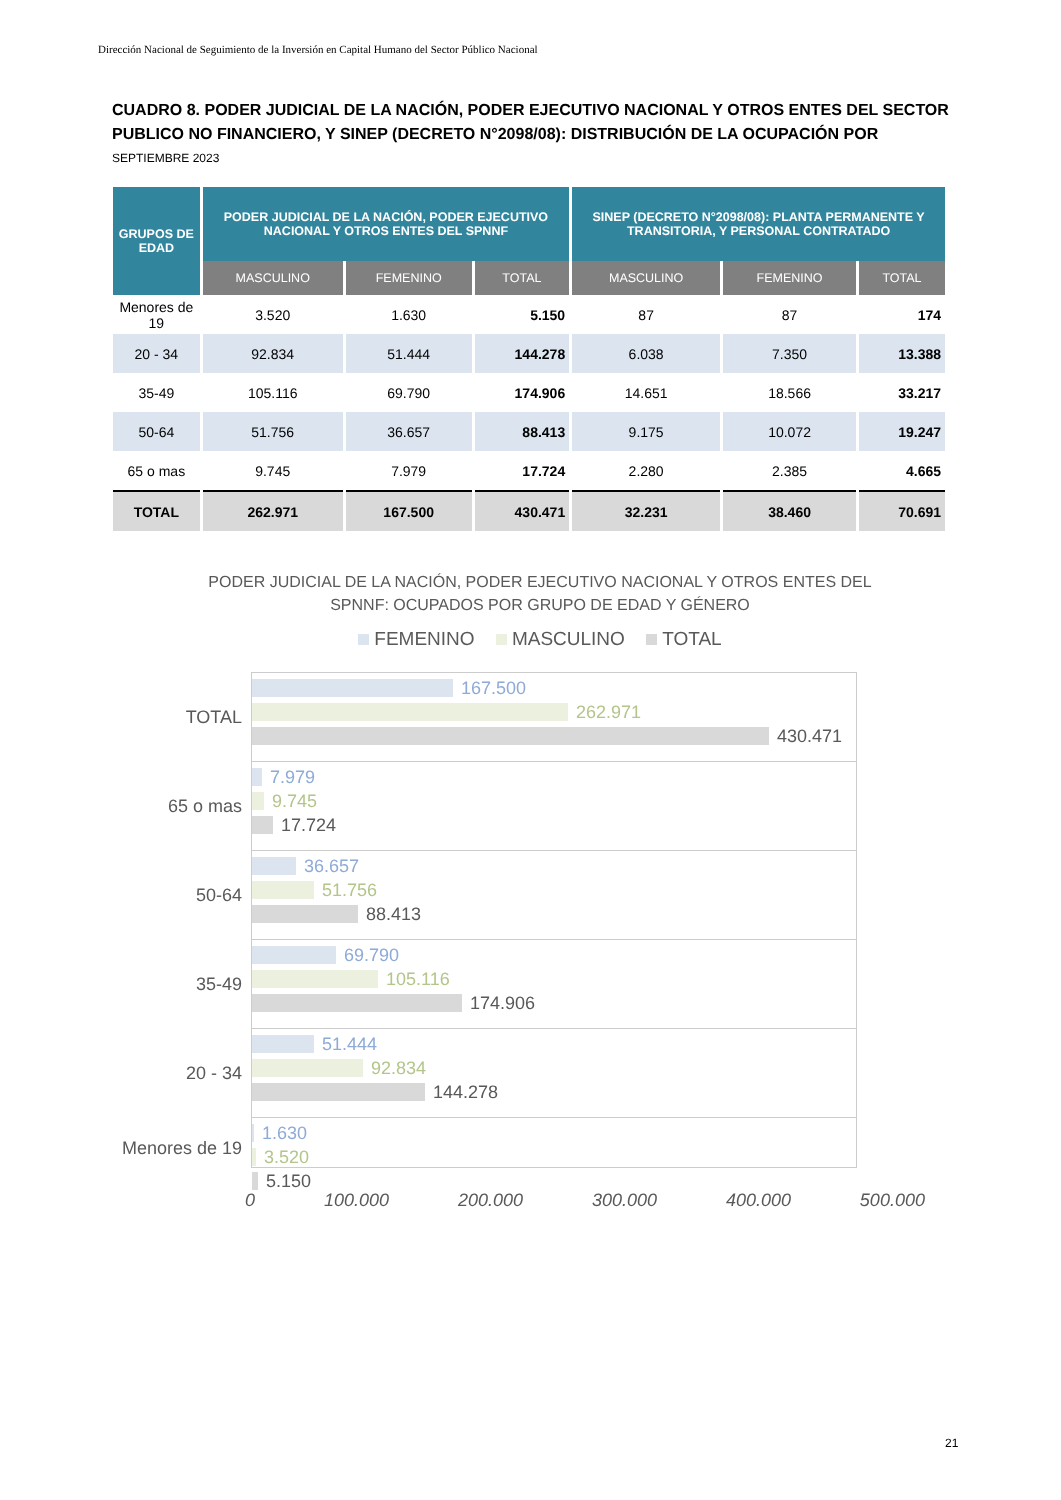Dirección Nacional de Seguimiento de la Inversión en Capital Humano del Sector Público Nacional
CUADRO 8. PODER JUDICIAL DE LA NACIÓN, PODER EJECUTIVO NACIONAL Y OTROS ENTES DEL SECTOR PUBLICO NO FINANCIERO, Y SINEP (DECRETO N°2098/08): DISTRIBUCIÓN DE LA OCUPACIÓN POR
SEPTIEMBRE 2023
| GRUPOS DE EDAD | PODER JUDICIAL DE LA NACIÓN, PODER EJECUTIVO NACIONAL Y OTROS ENTES DEL SPNNF | | | SINEP (DECRETO N°2098/08): PLANTA PERMANENTE Y TRANSITORIA, Y PERSONAL CONTRATADO | | |
| --- | --- | --- | --- | --- | --- | --- |
| | MASCULINO | FEMENINO | TOTAL | MASCULINO | FEMENINO | TOTAL |
| Menores de 19 | 3.520 | 1.630 | 5.150 | 87 | 87 | 174 |
| 20 - 34 | 92.834 | 51.444 | 144.278 | 6.038 | 7.350 | 13.388 |
| 35-49 | 105.116 | 69.790 | 174.906 | 14.651 | 18.566 | 33.217 |
| 50-64 | 51.756 | 36.657 | 88.413 | 9.175 | 10.072 | 19.247 |
| 65 o mas | 9.745 | 7.979 | 17.724 | 2.280 | 2.385 | 4.665 |
| TOTAL | 262.971 | 167.500 | 430.471 | 32.231 | 38.460 | 70.691 |
PODER JUDICIAL DE LA NACIÓN, PODER EJECUTIVO NACIONAL Y OTROS ENTES DEL SPNNF: OCUPADOS POR GRUPO DE EDAD Y GÉNERO
FEMENINO MASCULINO TOTAL
TOTAL
167.500
262.971
430.471
65 o mas
7.979
9.745
17.724
50-64
36.657
51.756
88.413
35-49
69.790
105.116
174.906
20 - 34
51.444
92.834
144.278
Menores de 19
1.630
3.520
5.150
0 100.000 200.000 300.000 400.000 500.000
21